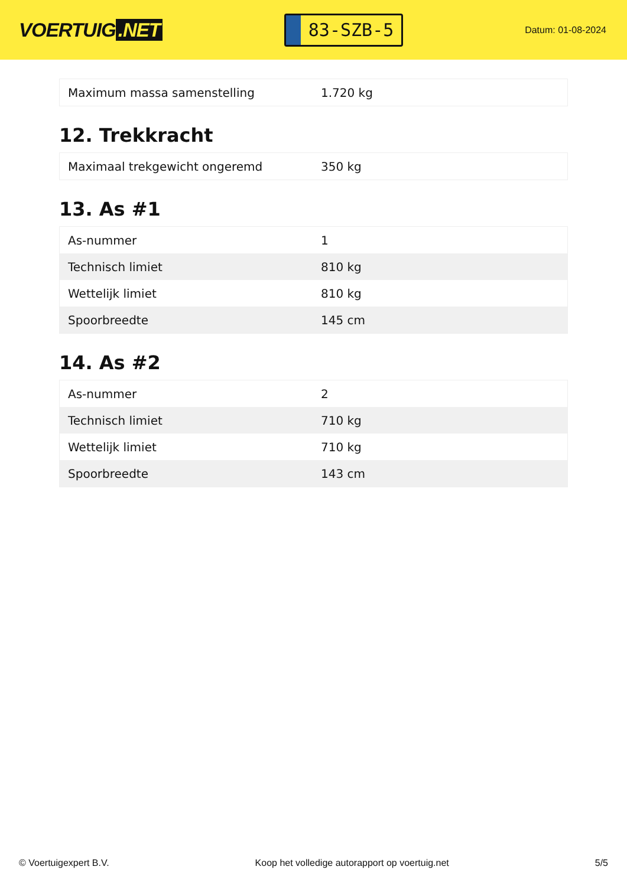VOERTUIG.NET
83-SZB-5
Datum: 01-08-2024
| Maximum massa samenstelling | 1.720 kg |
12. Trekkracht
| Maximaal trekgewicht ongeremd | 350 kg |
13. As #1
| As-nummer | 1 |
| Technisch limiet | 810 kg |
| Wettelijk limiet | 810 kg |
| Spoorbreedte | 145 cm |
14. As #2
| As-nummer | 2 |
| Technisch limiet | 710 kg |
| Wettelijk limiet | 710 kg |
| Spoorbreedte | 143 cm |
© Voertuigexpert B.V. Koop het volledige autorapport op voertuig.net 5/5